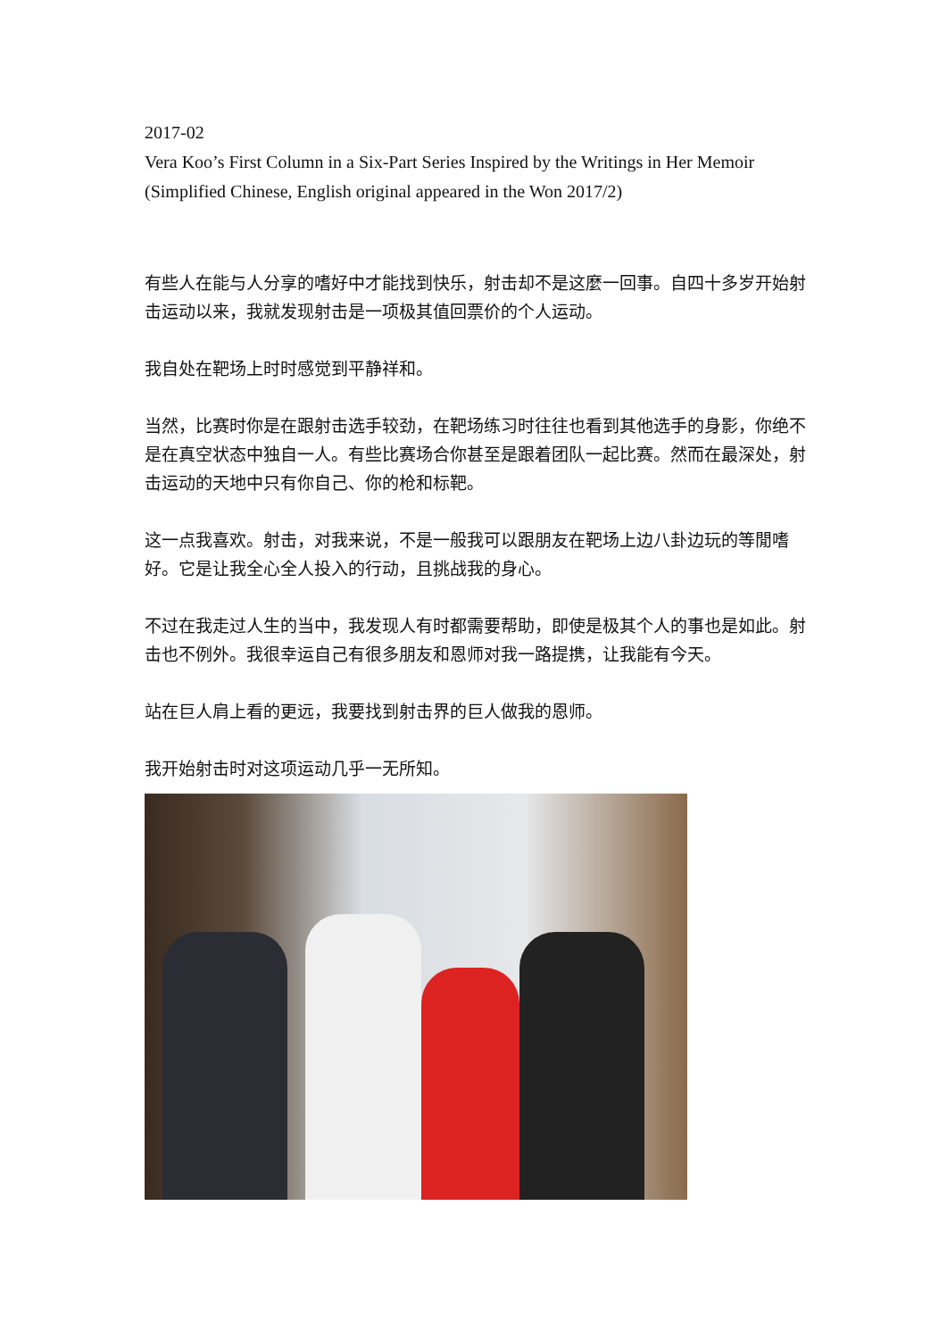2017-02
Vera Koo’s First Column in a Six-Part Series Inspired by the Writings in Her Memoir (Simplified Chinese, English original appeared in the Won 2017/2)
有些人在能与人分享的嗜好中才能找到快乐，射击却不是这麼一回事。自四十多岁开始射击运动以来，我就发现射击是一项极其值回票价的个人运动。
我自处在靶场上时时感觉到平静祥和。
当然，比赛时你是在跟射击选手较劲，在靶场练习时往往也看到其他选手的身影，你绝不是在真空状态中独自一人。有些比赛场合你甚至是跟着团队一起比赛。然而在最深处，射击运动的天地中只有你自己、你的枪和标靶。
这一点我喜欢。射击，对我来说，不是一般我可以跟朋友在靶场上边八卦边玩的等閒嗜好。它是让我全心全人投入的行动，且挑战我的身心。
不过在我走过人生的当中，我发现人有时都需要帮助，即使是极其个人的事也是如此。射击也不例外。我很幸运自己有很多朋友和恩师对我一路提携，让我能有今天。
站在巨人肩上看的更远，我要找到射击界的巨人做我的恩师。
我开始射击时对这项运动几乎一无所知。